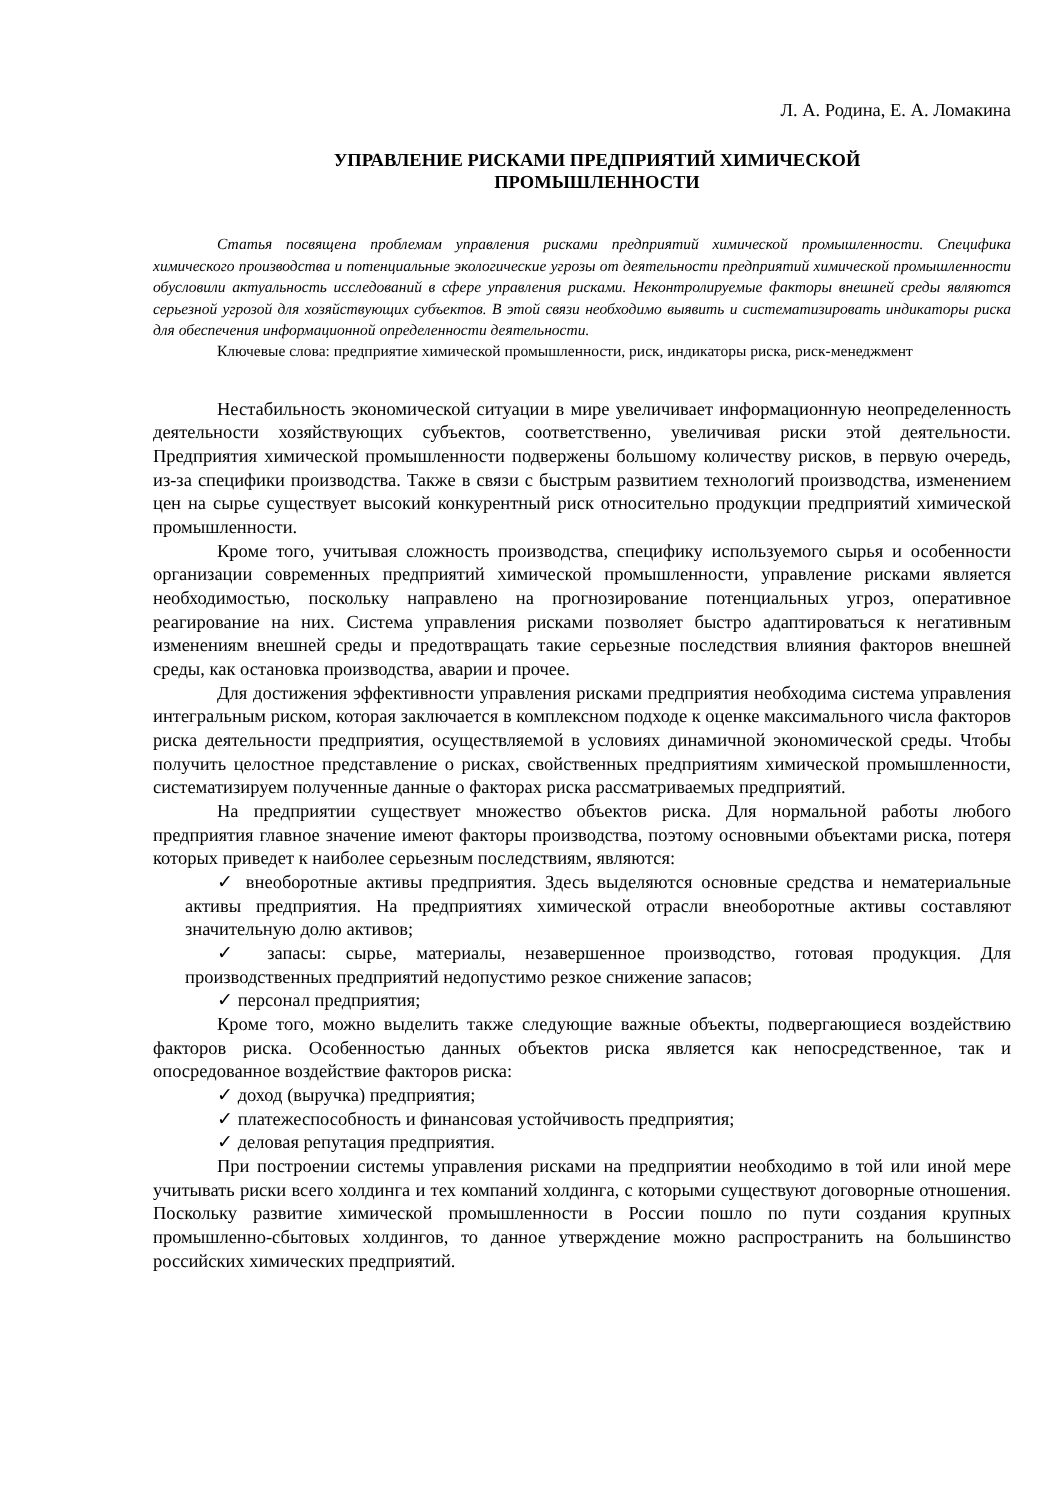Л. А. Родина, Е. А. Ломакина
УПРАВЛЕНИЕ РИСКАМИ ПРЕДПРИЯТИЙ ХИМИЧЕСКОЙ
ПРОМЫШЛЕННОСТИ
Статья посвящена проблемам управления рисками предприятий химической промышленности. Специфика химического производства и потенциальные экологические угрозы от деятельности предприятий химической промышленности обусловили актуальность исследований в сфере управления рисками. Неконтролируемые факторы внешней среды являются серьезной угрозой для хозяйствующих субъектов. В этой связи необходимо выявить и систематизировать индикаторы риска для обеспечения информационной определенности деятельности.
Ключевые слова: предприятие химической промышленности, риск, индикаторы риска, риск-менеджмент
Нестабильность экономической ситуации в мире увеличивает информационную неопределенность деятельности хозяйствующих субъектов, соответственно, увеличивая риски этой деятельности. Предприятия химической промышленности подвержены большому количеству рисков, в первую очередь, из-за специфики производства. Также в связи с быстрым развитием технологий производства, изменением цен на сырье существует высокий конкурентный риск относительно продукции предприятий химической промышленности.
Кроме того, учитывая сложность производства, специфику используемого сырья и особенности организации современных предприятий химической промышленности, управление рисками является необходимостью, поскольку направлено на прогнозирование потенциальных угроз, оперативное реагирование на них. Система управления рисками позволяет быстро адаптироваться к негативным изменениям внешней среды и предотвращать такие серьезные последствия влияния факторов внешней среды, как остановка производства, аварии и прочее.
Для достижения эффективности управления рисками предприятия необходима система управления интегральным риском, которая заключается в комплексном подходе к оценке максимального числа факторов риска деятельности предприятия, осуществляемой в условиях динамичной экономической среды. Чтобы получить целостное представление о рисках, свойственных предприятиям химической промышленности, систематизируем полученные данные о факторах риска рассматриваемых предприятий.
На предприятии существует множество объектов риска. Для нормальной работы любого предприятия главное значение имеют факторы производства, поэтому основными объектами риска, потеря которых приведет к наиболее серьезным последствиям, являются:
✓ внеоборотные активы предприятия. Здесь выделяются основные средства и нематериальные активы предприятия. На предприятиях химической отрасли внеоборотные активы составляют значительную долю активов;
✓ запасы: сырье, материалы, незавершенное производство, готовая продукция. Для производственных предприятий недопустимо резкое снижение запасов;
✓ персонал предприятия;
Кроме того, можно выделить также следующие важные объекты, подвергающиеся воздействию факторов риска. Особенностью данных объектов риска является как непосредственное, так и опосредованное воздействие факторов риска:
✓ доход (выручка) предприятия;
✓ платежеспособность и финансовая устойчивость предприятия;
✓ деловая репутация предприятия.
При построении системы управления рисками на предприятии необходимо в той или иной мере учитывать риски всего холдинга и тех компаний холдинга, с которыми существуют договорные отношения. Поскольку развитие химической промышленности в России пошло по пути создания крупных промышленно-сбытовых холдингов, то данное утверждение можно распространить на большинство российских химических предприятий.